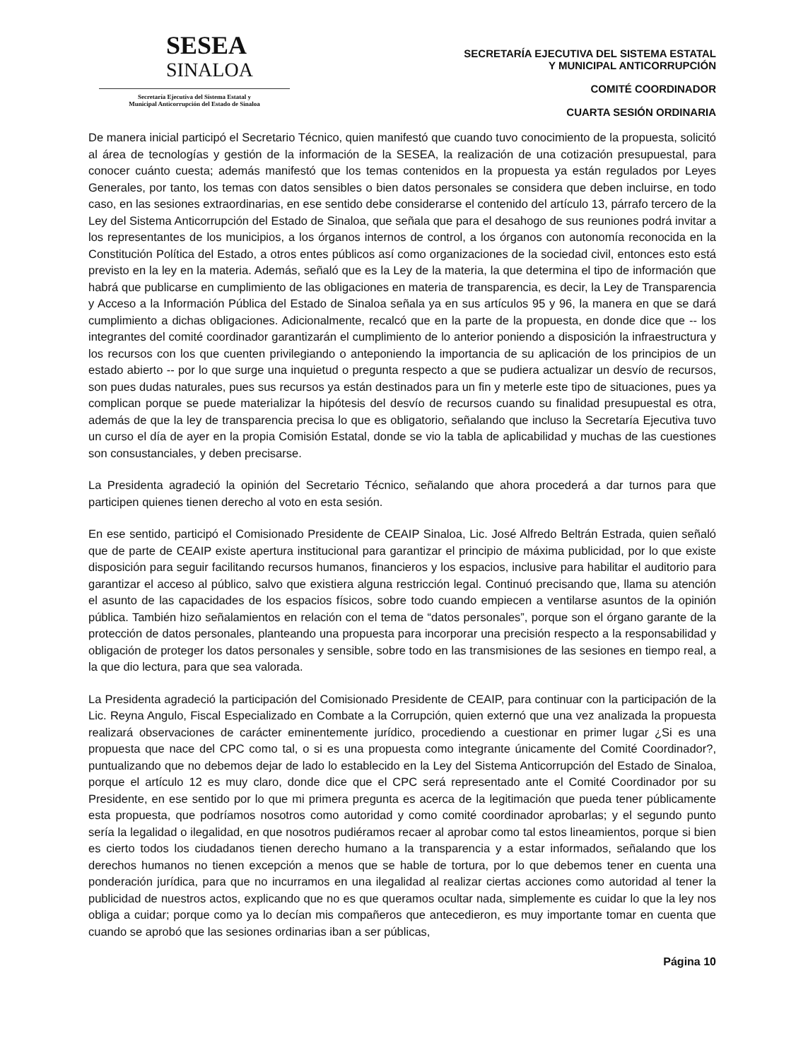SESEA
SINALOA
Secretaría Ejecutiva del Sistema Estatal y
Municipal Anticorrupción del Estado de Sinaloa
SECRETARÍA EJECUTIVA DEL SISTEMA ESTATAL
Y MUNICIPAL ANTICORRUPCIÓN
COMITÉ COORDINADOR
CUARTA SESIÓN ORDINARIA
De manera inicial participó el Secretario Técnico, quien manifestó que cuando tuvo conocimiento de la propuesta, solicitó al área de tecnologías y gestión de la información de la SESEA, la realización de una cotización presupuestal, para conocer cuánto cuesta; además manifestó que los temas contenidos en la propuesta ya están regulados por Leyes Generales, por tanto, los temas con datos sensibles o bien datos personales se considera que deben incluirse, en todo caso, en las sesiones extraordinarias, en ese sentido debe considerarse el contenido del artículo 13, párrafo tercero de la Ley del Sistema Anticorrupción del Estado de Sinaloa, que señala que para el desahogo de sus reuniones podrá invitar a los representantes de los municipios, a los órganos internos de control, a los órganos con autonomía reconocida en la Constitución Política del Estado, a otros entes públicos así como organizaciones de la sociedad civil, entonces esto está previsto en la ley en la materia. Además, señaló que es la Ley de la materia, la que determina el tipo de información que habrá que publicarse en cumplimiento de las obligaciones en materia de transparencia, es decir, la Ley de Transparencia y Acceso a la Información Pública del Estado de Sinaloa señala ya en sus artículos 95 y 96, la manera en que se dará cumplimiento a dichas obligaciones. Adicionalmente, recalcó que en la parte de la propuesta, en donde dice que -- los integrantes del comité coordinador garantizarán el cumplimiento de lo anterior poniendo a disposición la infraestructura y los recursos con los que cuenten privilegiando o anteponiendo la importancia de su aplicación de los principios de un estado abierto -- por lo que surge una inquietud o pregunta respecto a que se pudiera actualizar un desvío de recursos, son pues dudas naturales, pues sus recursos ya están destinados para un fin y meterle este tipo de situaciones, pues ya complican porque se puede materializar la hipótesis del desvío de recursos cuando su finalidad presupuestal es otra, además de que la ley de transparencia precisa lo que es obligatorio, señalando que incluso la Secretaría Ejecutiva tuvo un curso el día de ayer en la propia Comisión Estatal, donde se vio la tabla de aplicabilidad y muchas de las cuestiones son consustanciales, y deben precisarse.
La Presidenta agradeció la opinión del Secretario Técnico, señalando que ahora procederá a dar turnos para que participen quienes tienen derecho al voto en esta sesión.
En ese sentido, participó el Comisionado Presidente de CEAIP Sinaloa, Lic. José Alfredo Beltrán Estrada, quien señaló que de parte de CEAIP existe apertura institucional para garantizar el principio de máxima publicidad, por lo que existe disposición para seguir facilitando recursos humanos, financieros y los espacios, inclusive para habilitar el auditorio para garantizar el acceso al público, salvo que existiera alguna restricción legal. Continuó precisando que, llama su atención el asunto de las capacidades de los espacios físicos, sobre todo cuando empiecen a ventilarse asuntos de la opinión pública. También hizo señalamientos en relación con el tema de “datos personales”, porque son el órgano garante de la protección de datos personales, planteando una propuesta para incorporar una precisión respecto a la responsabilidad y obligación de proteger los datos personales y sensible, sobre todo en las transmisiones de las sesiones en tiempo real, a la que dio lectura, para que sea valorada.
La Presidenta agradeció la participación del Comisionado Presidente de CEAIP, para continuar con la participación de la Lic. Reyna Angulo, Fiscal Especializado en Combate a la Corrupción, quien externó que una vez analizada la propuesta realizará observaciones de carácter eminentemente jurídico, procediendo a cuestionar en primer lugar ¿Si es una propuesta que nace del CPC como tal, o si es una propuesta como integrante únicamente del Comité Coordinador?, puntualizando que no debemos dejar de lado lo establecido en la Ley del Sistema Anticorrupción del Estado de Sinaloa, porque el artículo 12 es muy claro, donde dice que el CPC será representado ante el Comité Coordinador por su Presidente, en ese sentido por lo que mi primera pregunta es acerca de la legitimación que pueda tener públicamente esta propuesta, que podríamos nosotros como autoridad y como comité coordinador aprobarlas; y el segundo punto sería la legalidad o ilegalidad, en que nosotros pudiéramos recaer al aprobar como tal estos lineamientos, porque si bien es cierto todos los ciudadanos tienen derecho humano a la transparencia y a estar informados, señalando que los derechos humanos no tienen excepción a menos que se hable de tortura, por lo que debemos tener en cuenta una ponderación jurídica, para que no incurramos en una ilegalidad al realizar ciertas acciones como autoridad al tener la publicidad de nuestros actos, explicando que no es que queramos ocultar nada, simplemente es cuidar lo que la ley nos obliga a cuidar; porque como ya lo decían mis compañeros que antecedieron, es muy importante tomar en cuenta que cuando se aprobó que las sesiones ordinarias iban a ser públicas,
Página 10